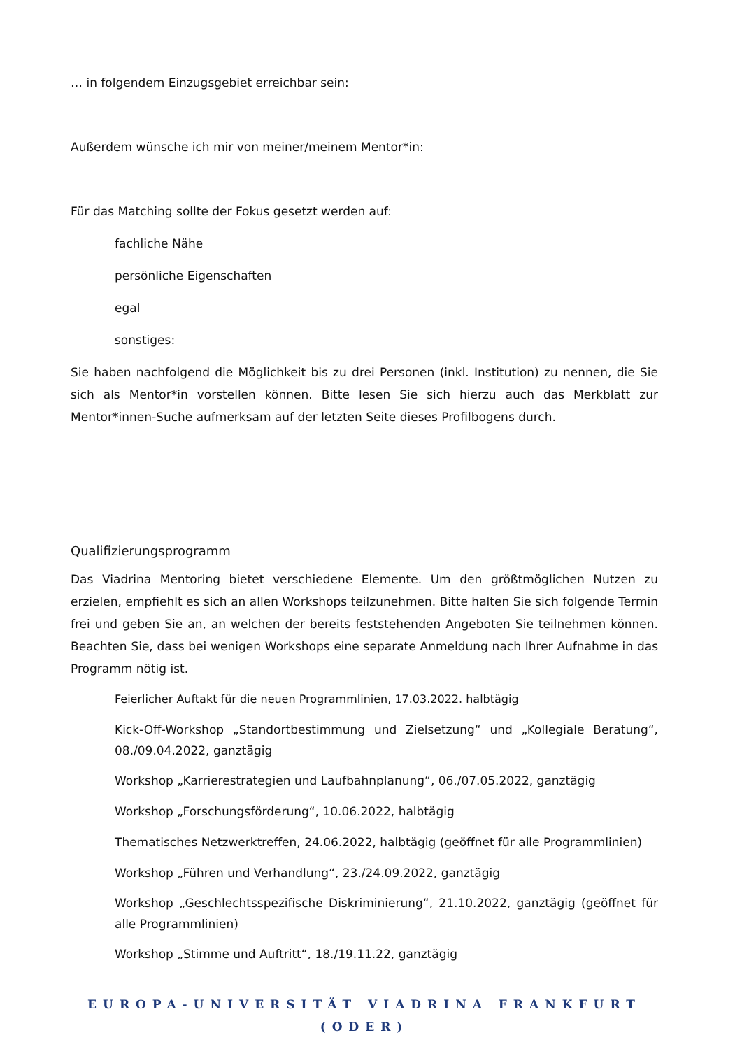… in folgendem Einzugsgebiet erreichbar sein:
Außerdem wünsche ich mir von meiner/meinem Mentor*in:
Für das Matching sollte der Fokus gesetzt werden auf:
fachliche Nähe
persönliche Eigenschaften
egal
sonstiges:
Sie haben nachfolgend die Möglichkeit bis zu drei Personen (inkl. Institution) zu nennen, die Sie sich als Mentor*in vorstellen können. Bitte lesen Sie sich hierzu auch das Merkblatt zur Mentor*innen-Suche aufmerksam auf der letzten Seite dieses Profilbogens durch.
Qualifizierungsprogramm
Das Viadrina Mentoring bietet verschiedene Elemente. Um den größtmöglichen Nutzen zu erzielen, empfiehlt es sich an allen Workshops teilzunehmen. Bitte halten Sie sich folgende Termin frei und geben Sie an, an welchen der bereits feststehenden Angeboten Sie teilnehmen können. Beachten Sie, dass bei wenigen Workshops eine separate Anmeldung nach Ihrer Aufnahme in das Programm nötig ist.
Feierlicher Auftakt für die neuen Programmlinien, 17.03.2022. halbtägig
Kick-Off-Workshop „Standortbestimmung und Zielsetzung“ und „Kollegiale Beratung“, 08./09.04.2022, ganztägig
Workshop „Karrierestrategien und Laufbahnplanung“, 06./07.05.2022, ganztägig
Workshop „Forschungsförderung“, 10.06.2022, halbtägig
Thematisches Netzwerktreffen, 24.06.2022, halbtägig (geöffnet für alle Programmlinien)
Workshop „Führen und Verhandlung“, 23./24.09.2022, ganztägig
Workshop „Geschlechtsspezifische Diskriminierung“, 21.10.2022, ganztägig (geöffnet für alle Programmlinien)
Workshop „Stimme und Auftritt“, 18./19.11.22, ganztägig
EUROPA-UNIVERSITÄT VIADRINA FRANKFURT (ODER)